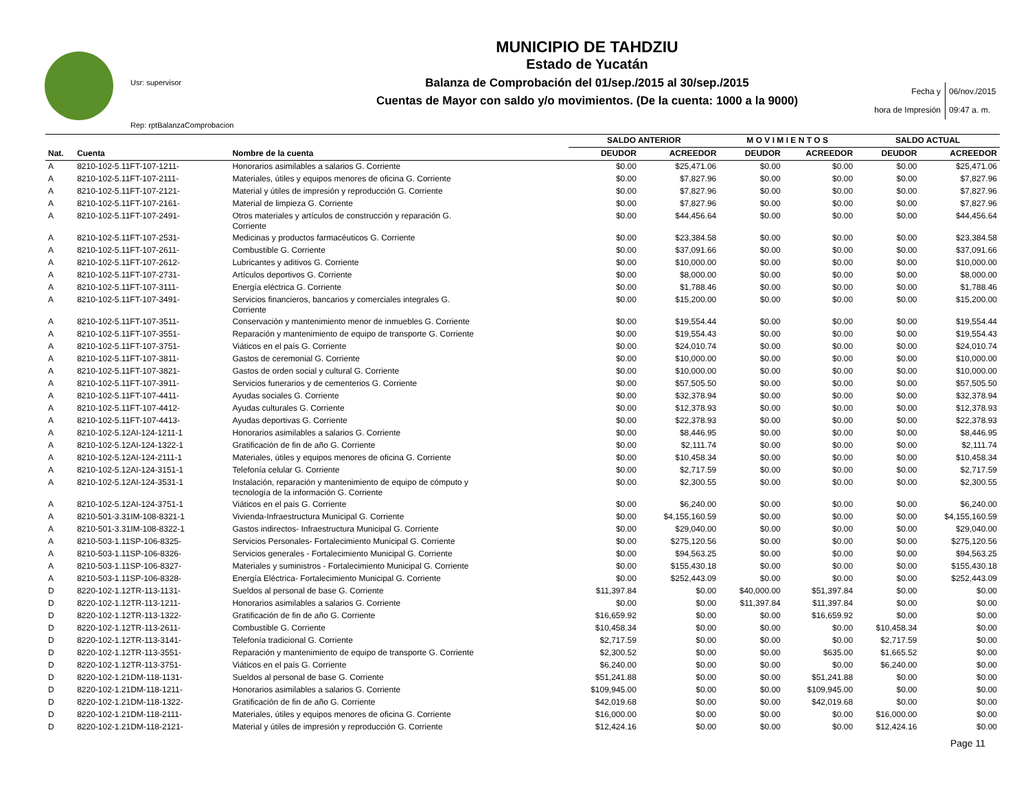Usr: supervisor
Rep: rptBalanzaComprobacion
MUNICIPIO DE TAHDZIU
Estado de Yucatán
Balanza de Comprobación del 01/sep./2015 al 30/sep./2015
Cuentas de Mayor con saldo y/o movimientos. (De la cuenta: 1000 a la 9000)
Fecha y 06/nov./2015
hora de Impresión 09:47 a. m.
| | | | SALDO ANTERIOR | | M O V I M I E N T O S | | SALDO ACTUAL | |
| --- | --- | --- | --- | --- | --- | --- | --- | --- |
| Nat. | Cuenta | Nombre de la cuenta | DEUDOR | ACREEDOR | DEUDOR | ACREEDOR | DEUDOR | ACREEDOR |
| A | 8210-102-5.11FT-107-1211- | Honorarios asimilables a salarios G. Corriente | $0.00 | $25,471.06 | $0.00 | $0.00 | $0.00 | $25,471.06 |
| A | 8210-102-5.11FT-107-2111- | Materiales, útiles y equipos menores de oficina G. Corriente | $0.00 | $7,827.96 | $0.00 | $0.00 | $0.00 | $7,827.96 |
| A | 8210-102-5.11FT-107-2121- | Material y útiles de impresión y reproducción G. Corriente | $0.00 | $7,827.96 | $0.00 | $0.00 | $0.00 | $7,827.96 |
| A | 8210-102-5.11FT-107-2161- | Material de limpieza G. Corriente | $0.00 | $7,827.96 | $0.00 | $0.00 | $0.00 | $7,827.96 |
| A | 8210-102-5.11FT-107-2491- | Otros materiales y artículos de construcción y reparación G. Corriente | $0.00 | $44,456.64 | $0.00 | $0.00 | $0.00 | $44,456.64 |
| A | 8210-102-5.11FT-107-2531- | Medicinas y productos farmacéuticos G. Corriente | $0.00 | $23,384.58 | $0.00 | $0.00 | $0.00 | $23,384.58 |
| A | 8210-102-5.11FT-107-2611- | Combustible G. Corriente | $0.00 | $37,091.66 | $0.00 | $0.00 | $0.00 | $37,091.66 |
| A | 8210-102-5.11FT-107-2612- | Lubricantes y aditivos G. Corriente | $0.00 | $10,000.00 | $0.00 | $0.00 | $0.00 | $10,000.00 |
| A | 8210-102-5.11FT-107-2731- | Artículos deportivos G. Corriente | $0.00 | $8,000.00 | $0.00 | $0.00 | $0.00 | $8,000.00 |
| A | 8210-102-5.11FT-107-3111- | Energía eléctrica G. Corriente | $0.00 | $1,788.46 | $0.00 | $0.00 | $0.00 | $1,788.46 |
| A | 8210-102-5.11FT-107-3491- | Servicios financieros, bancarios y comerciales integrales G. Corriente | $0.00 | $15,200.00 | $0.00 | $0.00 | $0.00 | $15,200.00 |
| A | 8210-102-5.11FT-107-3511- | Conservación y mantenimiento menor de inmuebles G. Corriente | $0.00 | $19,554.44 | $0.00 | $0.00 | $0.00 | $19,554.44 |
| A | 8210-102-5.11FT-107-3551- | Reparación y mantenimiento de equipo de transporte G. Corriente | $0.00 | $19,554.43 | $0.00 | $0.00 | $0.00 | $19,554.43 |
| A | 8210-102-5.11FT-107-3751- | Viáticos en el país G. Corriente | $0.00 | $24,010.74 | $0.00 | $0.00 | $0.00 | $24,010.74 |
| A | 8210-102-5.11FT-107-3811- | Gastos de ceremonial G. Corriente | $0.00 | $10,000.00 | $0.00 | $0.00 | $0.00 | $10,000.00 |
| A | 8210-102-5.11FT-107-3821- | Gastos de orden social y cultural G. Corriente | $0.00 | $10,000.00 | $0.00 | $0.00 | $0.00 | $10,000.00 |
| A | 8210-102-5.11FT-107-3911- | Servicios funerarios y de cementerios G. Corriente | $0.00 | $57,505.50 | $0.00 | $0.00 | $0.00 | $57,505.50 |
| A | 8210-102-5.11FT-107-4411- | Ayudas sociales G. Corriente | $0.00 | $32,378.94 | $0.00 | $0.00 | $0.00 | $32,378.94 |
| A | 8210-102-5.11FT-107-4412- | Ayudas culturales G. Corriente | $0.00 | $12,378.93 | $0.00 | $0.00 | $0.00 | $12,378.93 |
| A | 8210-102-5.11FT-107-4413- | Ayudas deportivas G. Corriente | $0.00 | $22,378.93 | $0.00 | $0.00 | $0.00 | $22,378.93 |
| A | 8210-102-5.12AI-124-1211-1 | Honorarios asimilables a salarios G. Corriente | $0.00 | $8,446.95 | $0.00 | $0.00 | $0.00 | $8,446.95 |
| A | 8210-102-5.12AI-124-1322-1 | Gratificación de fin de año G. Corriente | $0.00 | $2,111.74 | $0.00 | $0.00 | $0.00 | $2,111.74 |
| A | 8210-102-5.12AI-124-2111-1 | Materiales, útiles y equipos menores de oficina G. Corriente | $0.00 | $10,458.34 | $0.00 | $0.00 | $0.00 | $10,458.34 |
| A | 8210-102-5.12AI-124-3151-1 | Telefonía celular G. Corriente | $0.00 | $2,717.59 | $0.00 | $0.00 | $0.00 | $2,717.59 |
| A | 8210-102-5.12AI-124-3531-1 | Instalación, reparación y mantenimiento de equipo de cómputo y tecnología de la información G. Corriente | $0.00 | $2,300.55 | $0.00 | $0.00 | $0.00 | $2,300.55 |
| A | 8210-102-5.12AI-124-3751-1 | Viáticos en el país G. Corriente | $0.00 | $6,240.00 | $0.00 | $0.00 | $0.00 | $6,240.00 |
| A | 8210-501-3.31IM-108-8321-1 | Vivienda-Infraestructura Municipal G. Corriente | $0.00 | $4,155,160.59 | $0.00 | $0.00 | $0.00 | $4,155,160.59 |
| A | 8210-501-3.31IM-108-8322-1 | Gastos indirectos- Infraestructura Municipal G. Corriente | $0.00 | $29,040.00 | $0.00 | $0.00 | $0.00 | $29,040.00 |
| A | 8210-503-1.11SP-106-8325- | Servicios Personales- Fortalecimiento Municipal G. Corriente | $0.00 | $275,120.56 | $0.00 | $0.00 | $0.00 | $275,120.56 |
| A | 8210-503-1.11SP-106-8326- | Servicios generales - Fortalecimiento Municipal G. Corriente | $0.00 | $94,563.25 | $0.00 | $0.00 | $0.00 | $94,563.25 |
| A | 8210-503-1.11SP-106-8327- | Materiales y suministros - Fortalecimiento Municipal G. Corriente | $0.00 | $155,430.18 | $0.00 | $0.00 | $0.00 | $155,430.18 |
| A | 8210-503-1.11SP-106-8328- | Energía Eléctrica- Fortalecimiento Municipal G. Corriente | $0.00 | $252,443.09 | $0.00 | $0.00 | $0.00 | $252,443.09 |
| D | 8220-102-1.12TR-113-1131- | Sueldos al personal de base G. Corriente | $11,397.84 | $0.00 | $40,000.00 | $51,397.84 | $0.00 | $0.00 |
| D | 8220-102-1.12TR-113-1211- | Honorarios asimilables a salarios G. Corriente | $0.00 | $0.00 | $11,397.84 | $11,397.84 | $0.00 | $0.00 |
| D | 8220-102-1.12TR-113-1322- | Gratificación de fin de año G. Corriente | $16,659.92 | $0.00 | $0.00 | $16,659.92 | $0.00 | $0.00 |
| D | 8220-102-1.12TR-113-2611- | Combustible G. Corriente | $10,458.34 | $0.00 | $0.00 | $0.00 | $10,458.34 | $0.00 |
| D | 8220-102-1.12TR-113-3141- | Telefonía tradicional G. Corriente | $2,717.59 | $0.00 | $0.00 | $0.00 | $2,717.59 | $0.00 |
| D | 8220-102-1.12TR-113-3551- | Reparación y mantenimiento de equipo de transporte G. Corriente | $2,300.52 | $0.00 | $0.00 | $635.00 | $1,665.52 | $0.00 |
| D | 8220-102-1.12TR-113-3751- | Viáticos en el país G. Corriente | $6,240.00 | $0.00 | $0.00 | $0.00 | $6,240.00 | $0.00 |
| D | 8220-102-1.21DM-118-1131- | Sueldos al personal de base G. Corriente | $51,241.88 | $0.00 | $0.00 | $51,241.88 | $0.00 | $0.00 |
| D | 8220-102-1.21DM-118-1211- | Honorarios asimilables a salarios G. Corriente | $109,945.00 | $0.00 | $0.00 | $109,945.00 | $0.00 | $0.00 |
| D | 8220-102-1.21DM-118-1322- | Gratificación de fin de año G. Corriente | $42,019.68 | $0.00 | $0.00 | $42,019.68 | $0.00 | $0.00 |
| D | 8220-102-1.21DM-118-2111- | Materiales, útiles y equipos menores de oficina G. Corriente | $16,000.00 | $0.00 | $0.00 | $0.00 | $16,000.00 | $0.00 |
| D | 8220-102-1.21DM-118-2121- | Material y útiles de impresión y reproducción G. Corriente | $12,424.16 | $0.00 | $0.00 | $0.00 | $12,424.16 | $0.00 |
Page 11